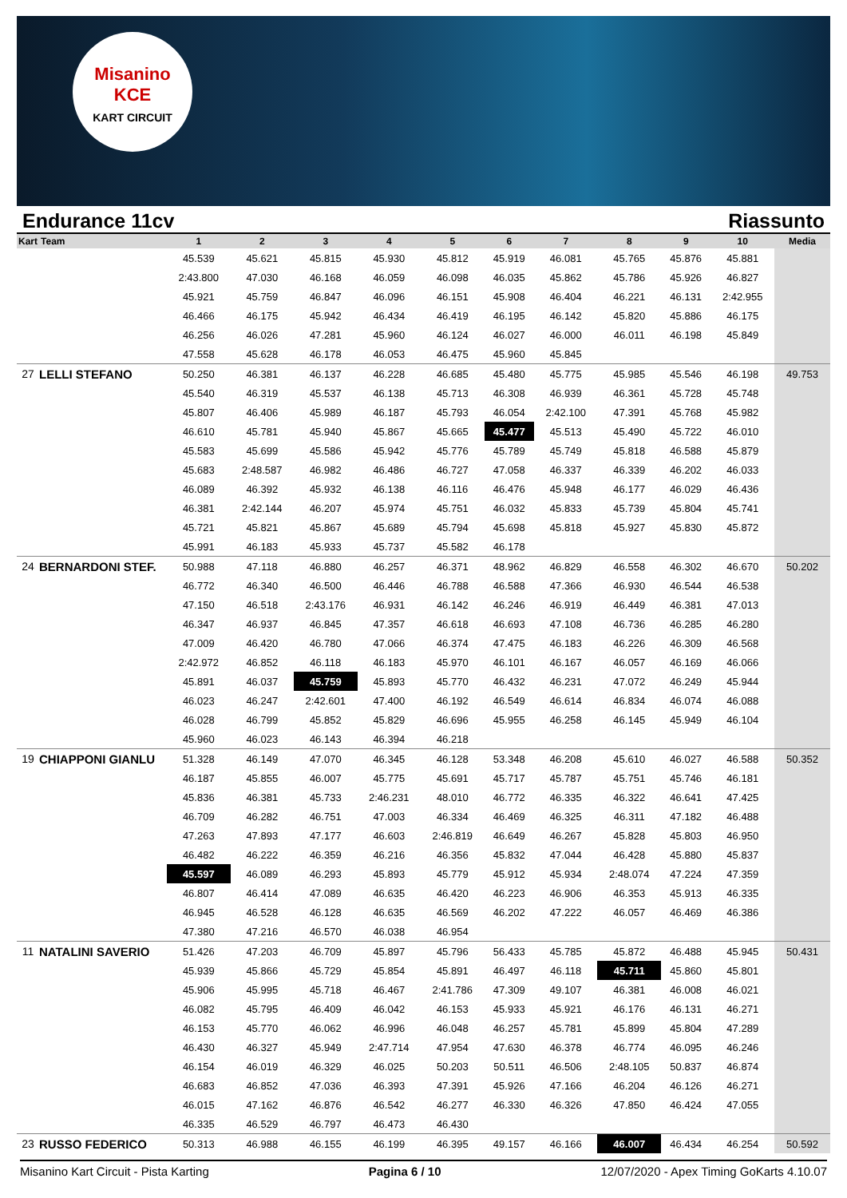Misanino
KCE
KART CIRCUIT
Endurance 11cv Riassunto
| Kart | Team | 1 | 2 | 3 | 4 | 5 | 6 | 7 | 8 | 9 | 10 | Media |
| --- | --- | --- | --- | --- | --- | --- | --- | --- | --- | --- | --- | --- |
| | | 45.539 | 45.621 | 45.815 | 45.930 | 45.812 | 45.919 | 46.081 | 45.765 | 45.876 | 45.881 | |
| | | 2:43.800 | 47.030 | 46.168 | 46.059 | 46.098 | 46.035 | 45.862 | 45.786 | 45.926 | 46.827 | |
| | | 45.921 | 45.759 | 46.847 | 46.096 | 46.151 | 45.908 | 46.404 | 46.221 | 46.131 | 2:42.955 | |
| | | 46.466 | 46.175 | 45.942 | 46.434 | 46.419 | 46.195 | 46.142 | 45.820 | 45.886 | 46.175 | |
| | | 46.256 | 46.026 | 47.281 | 45.960 | 46.124 | 46.027 | 46.000 | 46.011 | 46.198 | 45.849 | |
| | | 47.558 | 45.628 | 46.178 | 46.053 | 46.475 | 45.960 | 45.845 | | | | |
| 27 | LELLI STEFANO | 50.250 | 46.381 | 46.137 | 46.228 | 46.685 | 45.480 | 45.775 | 45.985 | 45.546 | 46.198 | 49.753 |
| | | 45.540 | 46.319 | 45.537 | 46.138 | 45.713 | 46.308 | 46.939 | 46.361 | 45.728 | 45.748 | |
| | | 45.807 | 46.406 | 45.989 | 46.187 | 45.793 | 46.054 | 2:42.100 | 47.391 | 45.768 | 45.982 | |
| | | 46.610 | 45.781 | 45.940 | 45.867 | 45.665 | 45.477 | 45.513 | 45.490 | 45.722 | 46.010 | |
| | | 45.583 | 45.699 | 45.586 | 45.942 | 45.776 | 45.789 | 45.749 | 45.818 | 46.588 | 45.879 | |
| | | 45.683 | 2:48.587 | 46.982 | 46.486 | 46.727 | 47.058 | 46.337 | 46.339 | 46.202 | 46.033 | |
| | | 46.089 | 46.392 | 45.932 | 46.138 | 46.116 | 46.476 | 45.948 | 46.177 | 46.029 | 46.436 | |
| | | 46.381 | 2:42.144 | 46.207 | 45.974 | 45.751 | 46.032 | 45.833 | 45.739 | 45.804 | 45.741 | |
| | | 45.721 | 45.821 | 45.867 | 45.689 | 45.794 | 45.698 | 45.818 | 45.927 | 45.830 | 45.872 | |
| | | 45.991 | 46.183 | 45.933 | 45.737 | 45.582 | 46.178 | | | | | |
| 24 | BERNARDONI STEF. | 50.988 | 47.118 | 46.880 | 46.257 | 46.371 | 48.962 | 46.829 | 46.558 | 46.302 | 46.670 | 50.202 |
| | | 46.772 | 46.340 | 46.500 | 46.446 | 46.788 | 46.588 | 47.366 | 46.930 | 46.544 | 46.538 | |
| | | 47.150 | 46.518 | 2:43.176 | 46.931 | 46.142 | 46.246 | 46.919 | 46.449 | 46.381 | 47.013 | |
| | | 46.347 | 46.937 | 46.845 | 47.357 | 46.618 | 46.693 | 47.108 | 46.736 | 46.285 | 46.280 | |
| | | 47.009 | 46.420 | 46.780 | 47.066 | 46.374 | 47.475 | 46.183 | 46.226 | 46.309 | 46.568 | |
| | | 2:42.972 | 46.852 | 46.118 | 46.183 | 45.970 | 46.101 | 46.167 | 46.057 | 46.169 | 46.066 | |
| | | 45.891 | 46.037 | 45.759 | 45.893 | 45.770 | 46.432 | 46.231 | 47.072 | 46.249 | 45.944 | |
| | | 46.023 | 46.247 | 2:42.601 | 47.400 | 46.192 | 46.549 | 46.614 | 46.834 | 46.074 | 46.088 | |
| | | 46.028 | 46.799 | 45.852 | 45.829 | 46.696 | 45.955 | 46.258 | 46.145 | 45.949 | 46.104 | |
| | | 45.960 | 46.023 | 46.143 | 46.394 | 46.218 | | | | | | |
| 19 | CHIAPPONI GIANLU | 51.328 | 46.149 | 47.070 | 46.345 | 46.128 | 53.348 | 46.208 | 45.610 | 46.027 | 46.588 | 50.352 |
| | | 46.187 | 45.855 | 46.007 | 45.775 | 45.691 | 45.717 | 45.787 | 45.751 | 45.746 | 46.181 | |
| | | 45.836 | 46.381 | 45.733 | 2:46.231 | 48.010 | 46.772 | 46.335 | 46.322 | 46.641 | 47.425 | |
| | | 46.709 | 46.282 | 46.751 | 47.003 | 46.334 | 46.469 | 46.325 | 46.311 | 47.182 | 46.488 | |
| | | 47.263 | 47.893 | 47.177 | 46.603 | 2:46.819 | 46.649 | 46.267 | 45.828 | 45.803 | 46.950 | |
| | | 46.482 | 46.222 | 46.359 | 46.216 | 46.356 | 45.832 | 47.044 | 46.428 | 45.880 | 45.837 | |
| | | 45.597 | 46.089 | 46.293 | 45.893 | 45.779 | 45.912 | 45.934 | 2:48.074 | 47.224 | 47.359 | |
| | | 46.807 | 46.414 | 47.089 | 46.635 | 46.420 | 46.223 | 46.906 | 46.353 | 45.913 | 46.335 | |
| | | 46.945 | 46.528 | 46.128 | 46.635 | 46.569 | 46.202 | 47.222 | 46.057 | 46.469 | 46.386 | |
| | | 47.380 | 47.216 | 46.570 | 46.038 | 46.954 | | | | | | |
| 11 | NATALINI SAVERIO | 51.426 | 47.203 | 46.709 | 45.897 | 45.796 | 56.433 | 45.785 | 45.872 | 46.488 | 45.945 | 50.431 |
| | | 45.939 | 45.866 | 45.729 | 45.854 | 45.891 | 46.497 | 46.118 | 45.711 | 45.860 | 45.801 | |
| | | 45.906 | 45.995 | 45.718 | 46.467 | 2:41.786 | 47.309 | 49.107 | 46.381 | 46.008 | 46.021 | |
| | | 46.082 | 45.795 | 46.409 | 46.042 | 46.153 | 45.933 | 45.921 | 46.176 | 46.131 | 46.271 | |
| | | 46.153 | 45.770 | 46.062 | 46.996 | 46.048 | 46.257 | 45.781 | 45.899 | 45.804 | 47.289 | |
| | | 46.430 | 46.327 | 45.949 | 2:47.714 | 47.954 | 47.630 | 46.378 | 46.774 | 46.095 | 46.246 | |
| | | 46.154 | 46.019 | 46.329 | 46.025 | 50.203 | 50.511 | 46.506 | 2:48.105 | 50.837 | 46.874 | |
| | | 46.683 | 46.852 | 47.036 | 46.393 | 47.391 | 45.926 | 47.166 | 46.204 | 46.126 | 46.271 | |
| | | 46.015 | 47.162 | 46.876 | 46.542 | 46.277 | 46.330 | 46.326 | 47.850 | 46.424 | 47.055 | |
| | | 46.335 | 46.529 | 46.797 | 46.473 | 46.430 | | | | | | |
| 23 | RUSSO FEDERICO | 50.313 | 46.988 | 46.155 | 46.199 | 46.395 | 49.157 | 46.166 | 46.007 | 46.434 | 46.254 | 50.592 |
Misanino Kart Circuit - Pista Karting Pagina 6 / 10 12/07/2020 - Apex Timing GoKarts 4.10.07